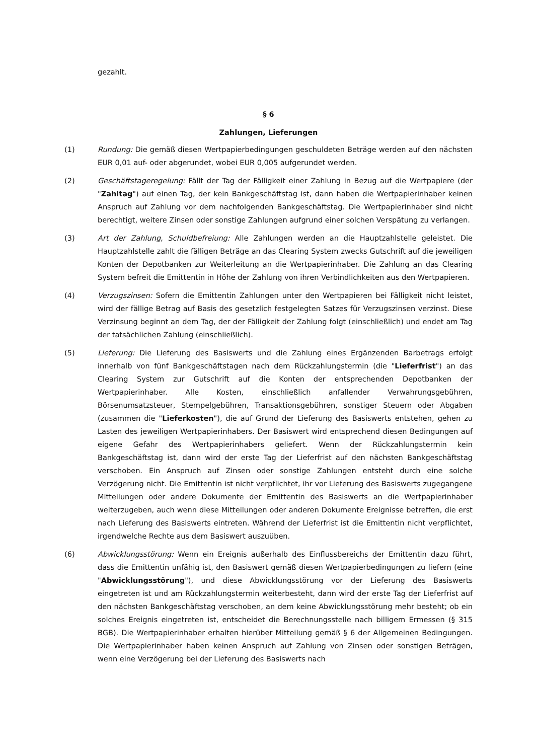gezahlt.
§ 6
Zahlungen, Lieferungen
(1) Rundung: Die gemäß diesen Wertpapierbedingungen geschuldeten Beträge werden auf den nächsten EUR 0,01 auf- oder abgerundet, wobei EUR 0,005 aufgerundet werden.
(2) Geschäftstageregelung: Fällt der Tag der Fälligkeit einer Zahlung in Bezug auf die Wertpapiere (der "Zahltag") auf einen Tag, der kein Bankgeschäftstag ist, dann haben die Wertpapierinhaber keinen Anspruch auf Zahlung vor dem nachfolgenden Bankgeschäftstag. Die Wertpapierinhaber sind nicht berechtigt, weitere Zinsen oder sonstige Zahlungen aufgrund einer solchen Verspätung zu verlangen.
(3) Art der Zahlung, Schuldbefreiung: Alle Zahlungen werden an die Hauptzahlstelle geleistet. Die Hauptzahlstelle zahlt die fälligen Beträge an das Clearing System zwecks Gutschrift auf die jeweiligen Konten der Depotbanken zur Weiterleitung an die Wertpapierinhaber. Die Zahlung an das Clearing System befreit die Emittentin in Höhe der Zahlung von ihren Verbindlichkeiten aus den Wertpapieren.
(4) Verzugszinsen: Sofern die Emittentin Zahlungen unter den Wertpapieren bei Fälligkeit nicht leistet, wird der fällige Betrag auf Basis des gesetzlich festgelegten Satzes für Verzugszinsen verzinst. Diese Verzinsung beginnt an dem Tag, der der Fälligkeit der Zahlung folgt (einschließlich) und endet am Tag der tatsächlichen Zahlung (einschließlich).
(5) Lieferung: Die Lieferung des Basiswerts und die Zahlung eines Ergänzenden Barbetrags erfolgt innerhalb von fünf Bankgeschäftstagen nach dem Rückzahlungstermin (die "Lieferfrist") an das Clearing System zur Gutschrift auf die Konten der entsprechenden Depotbanken der Wertpapierinhaber. Alle Kosten, einschließlich anfallender Verwahrungsgebühren, Börsenumsatzsteuer, Stempelgebühren, Transaktionsgebühren, sonstiger Steuern oder Abgaben (zusammen die "Lieferkosten"), die auf Grund der Lieferung des Basiswerts entstehen, gehen zu Lasten des jeweiligen Wertpapierinhabers. Der Basiswert wird entsprechend diesen Bedingungen auf eigene Gefahr des Wertpapierinhabers geliefert. Wenn der Rückzahlungstermin kein Bankgeschäftstag ist, dann wird der erste Tag der Lieferfrist auf den nächsten Bankgeschäftstag verschoben. Ein Anspruch auf Zinsen oder sonstige Zahlungen entsteht durch eine solche Verzögerung nicht. Die Emittentin ist nicht verpflichtet, ihr vor Lieferung des Basiswerts zugegangene Mitteilungen oder andere Dokumente der Emittentin des Basiswerts an die Wertpapierinhaber weiterzugeben, auch wenn diese Mitteilungen oder anderen Dokumente Ereignisse betreffen, die erst nach Lieferung des Basiswerts eintreten. Während der Lieferfrist ist die Emittentin nicht verpflichtet, irgendwelche Rechte aus dem Basiswert auszuüben.
(6) Abwicklungsstörung: Wenn ein Ereignis außerhalb des Einflussbereichs der Emittentin dazu führt, dass die Emittentin unfähig ist, den Basiswert gemäß diesen Wertpapierbedingungen zu liefern (eine "Abwicklungsstörung"), und diese Abwicklungsstörung vor der Lieferung des Basiswerts eingetreten ist und am Rückzahlungstermin weiterbesteht, dann wird der erste Tag der Lieferfrist auf den nächsten Bankgeschäftstag verschoben, an dem keine Abwicklungsstörung mehr besteht; ob ein solches Ereignis eingetreten ist, entscheidet die Berechnungsstelle nach billigem Ermessen (§ 315 BGB). Die Wertpapierinhaber erhalten hierüber Mitteilung gemäß § 6 der Allgemeinen Bedingungen. Die Wertpapierinhaber haben keinen Anspruch auf Zahlung von Zinsen oder sonstigen Beträgen, wenn eine Verzögerung bei der Lieferung des Basiswerts nach